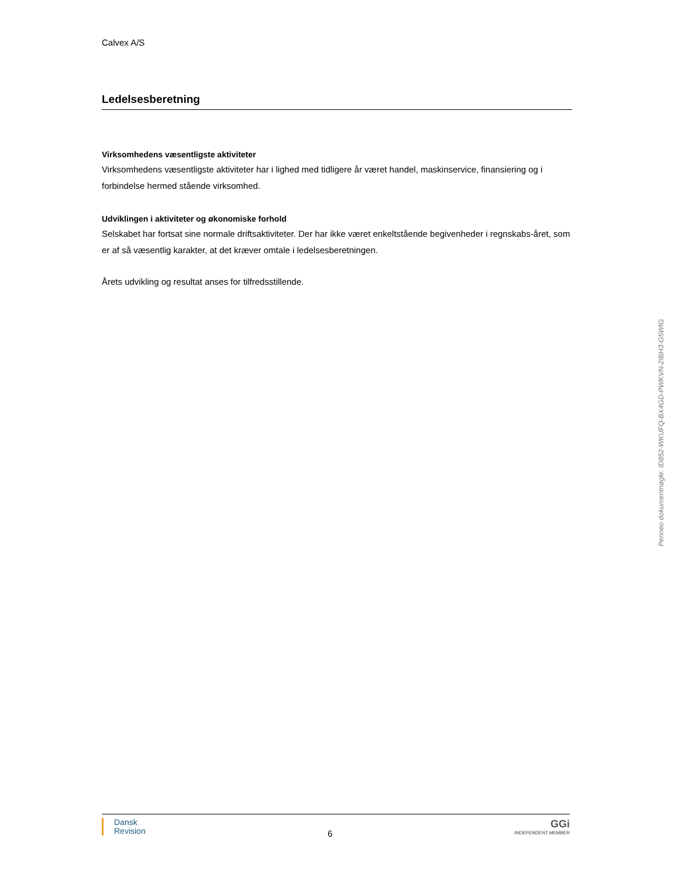Calvex A/S
Ledelsesberetning
Virksomhedens væsentligste aktiviteter
Virksomhedens væsentligste aktiviteter har i lighed med tidligere år været handel, maskinservice, finansiering og i forbindelse hermed stående virksomhed.
Udviklingen i aktiviteter og økonomiske forhold
Selskabet har fortsat sine normale driftsaktiviteter. Der har ikke været enkeltstående begivenheder i regnskabs-året, som er af så væsentlig karakter, at det kræver omtale i ledelsesberetningen.
Årets udvikling og resultat anses for tilfredsstillende.
Penneo dokumentnøgle: ID852-WKUFQ-BX4GD-PWKVN-2IBH3-G5WIG
Dansk
Revision
6
GGi
INDEPENDENT MEMBER